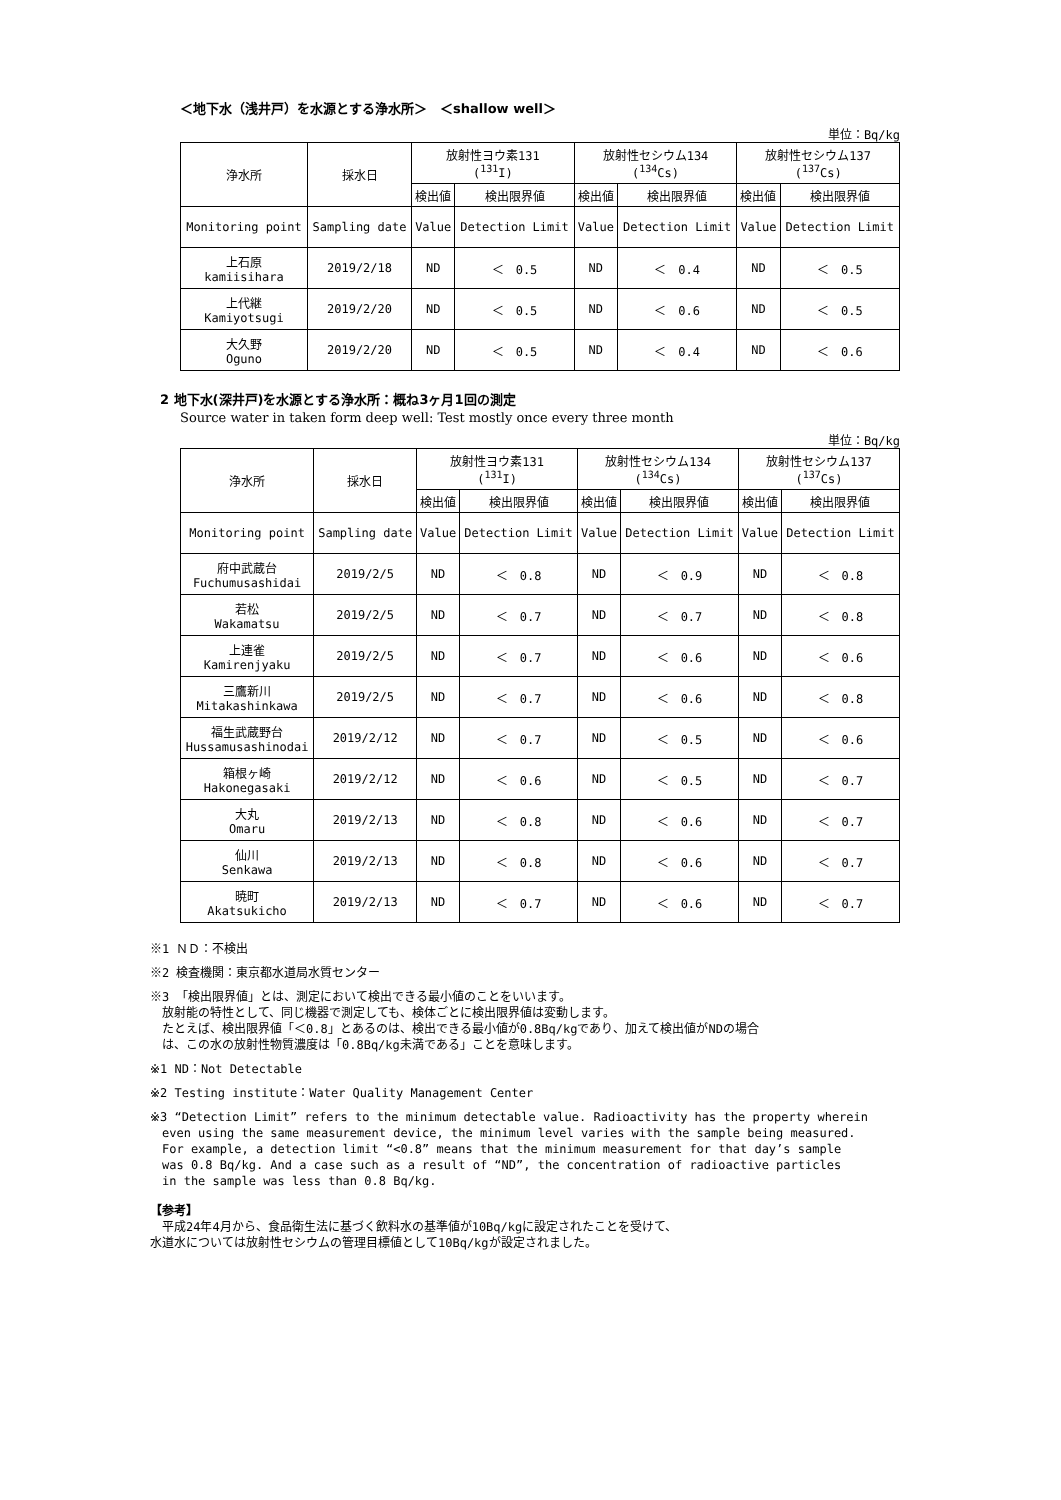＜地下水（浅井戸）を水源とする浄水所＞　＜shallow well＞
単位：Bq/kg
| 浄水所 | 採水日 | 放射性ヨウ素131 (<sup>131</sup>I) | | 放射性セシウム134 (<sup>134</sup>Cs) | | 放射性セシウム137 (<sup>137</sup>Cs) | |
| --- | --- | --- | --- | --- | --- | --- | --- |
| | | 検出値 | 検出限界値 | 検出値 | 検出限界値 | 検出値 | 検出限界値 |
| Monitoring point | Sampling date | Value | Detection Limit | Value | Detection Limit | Value | Detection Limit |
| 上石原 kamiisihara | 2019/2/18 | ND | ＜ 0.5 | ND | ＜ 0.4 | ND | ＜ 0.5 |
| 上代継 Kamiyotsugi | 2019/2/20 | ND | ＜ 0.5 | ND | ＜ 0.6 | ND | ＜ 0.5 |
| 大久野 Oguno | 2019/2/20 | ND | ＜ 0.5 | ND | ＜ 0.4 | ND | ＜ 0.6 |
2 地下水(深井戸)を水源とする浄水所：概ね3ヶ月1回の測定
Source water in taken form deep well: Test mostly once every three month
単位：Bq/kg
| 浄水所 | 採水日 | 放射性ヨウ素131 (<sup>131</sup>I) | | 放射性セシウム134 (<sup>134</sup>Cs) | | 放射性セシウム137 (<sup>137</sup>Cs) | |
| --- | --- | --- | --- | --- | --- | --- | --- |
| | | 検出値 | 検出限界値 | 検出値 | 検出限界値 | 検出値 | 検出限界値 |
| Monitoring point | Sampling date | Value | Detection Limit | Value | Detection Limit | Value | Detection Limit |
| 府中武蔵台 Fuchumusashidai | 2019/2/5 | ND | ＜ 0.8 | ND | ＜ 0.9 | ND | ＜ 0.8 |
| 若松 Wakamatsu | 2019/2/5 | ND | ＜ 0.7 | ND | ＜ 0.7 | ND | ＜ 0.8 |
| 上連雀 Kamirenjyaku | 2019/2/5 | ND | ＜ 0.7 | ND | ＜ 0.6 | ND | ＜ 0.6 |
| 三鷹新川 Mitakashinkawa | 2019/2/5 | ND | ＜ 0.7 | ND | ＜ 0.6 | ND | ＜ 0.8 |
| 福生武蔵野台 Hussamusashinodai | 2019/2/12 | ND | ＜ 0.7 | ND | ＜ 0.5 | ND | ＜ 0.6 |
| 箱根ヶ崎 Hakonegasaki | 2019/2/12 | ND | ＜ 0.6 | ND | ＜ 0.5 | ND | ＜ 0.7 |
| 大丸 Omaru | 2019/2/13 | ND | ＜ 0.8 | ND | ＜ 0.6 | ND | ＜ 0.7 |
| 仙川 Senkawa | 2019/2/13 | ND | ＜ 0.8 | ND | ＜ 0.6 | ND | ＜ 0.7 |
| 暁町 Akatsukicho | 2019/2/13 | ND | ＜ 0.7 | ND | ＜ 0.6 | ND | ＜ 0.7 |
※1 ＮＤ：不検出
※2 検査機関：東京都水道局水質センター
※3 「検出限界値」とは、測定において検出できる最小値のことをいいます。
　放射能の特性として、同じ機器で測定しても、検体ごとに検出限界値は変動します。
　たとえば、検出限界値「＜0.8」とあるのは、検出できる最小値が0.8Bq/kgであり、加えて検出値がNDの場合
　は、この水の放射性物質濃度は「0.8Bq/kg未満である」ことを意味します。
※1 ND：Not Detectable
※2 Testing institute：Water Quality Management Center
※3 “Detection Limit” refers to the minimum detectable value. Radioactivity has the property wherein
　even using the same measurement device, the minimum level varies with the sample being measured.
　For example, a detection limit “<0.8” means that the minimum measurement for that day’s sample
　was 0.8 Bq/kg. And a case such as a result of “ND”, the concentration of radioactive particles
　in the sample was less than 0.8 Bq/kg.
【参考】
　平成24年4月から、食品衛生法に基づく飲料水の基準値が10Bq/kgに設定されたことを受けて、
水道水については放射性セシウムの管理目標値として10Bq/kgが設定されました。